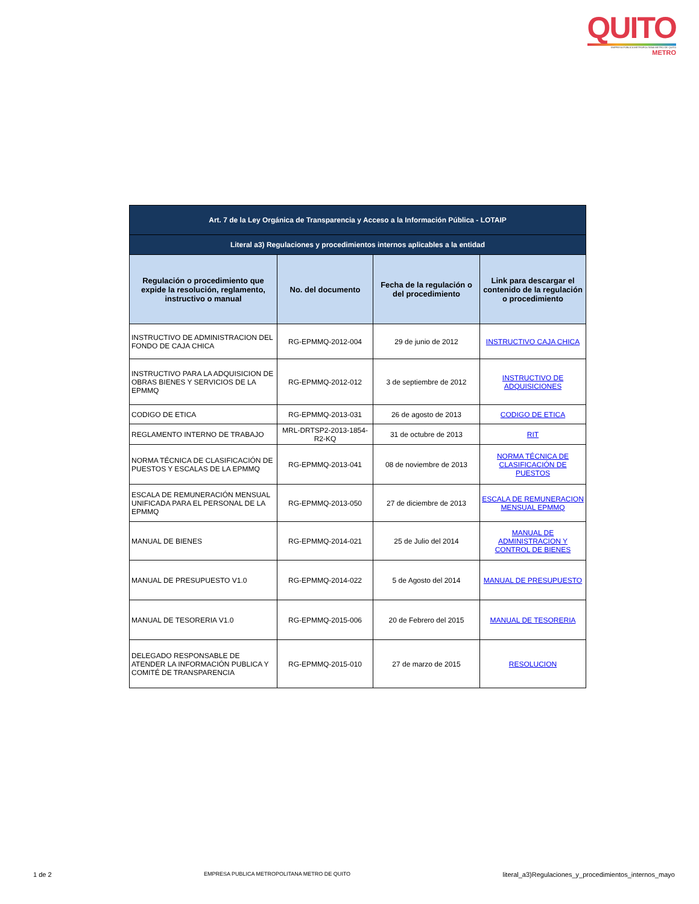QUITO
EMPRESA PÚBLICA METROPOLITANA METRO DE QUITO
METRO
| Art. 7 de la Ley Orgánica de Transparencia y Acceso a la Información Pública - LOTAIP | | | |
| Literal a3) Regulaciones y procedimientos internos aplicables a la entidad | | | |
| Regulación o procedimiento que expide la resolución, reglamento, instructivo o manual | No. del documento | Fecha de la regulación o del procedimiento | Link para descargar el contenido de la regulación o procedimiento |
| INSTRUCTIVO DE ADMINISTRACION DEL FONDO DE CAJA CHICA | RG-EPMMQ-2012-004 | 29 de junio de 2012 | INSTRUCTIVO CAJA CHICA |
| INSTRUCTIVO PARA LA ADQUISICION DE OBRAS BIENES Y SERVICIOS DE LA EPMMQ | RG-EPMMQ-2012-012 | 3 de septiembre de 2012 | INSTRUCTIVO DE ADQUISICIONES |
| CODIGO DE ETICA | RG-EPMMQ-2013-031 | 26 de agosto de 2013 | CODIGO DE ETICA |
| REGLAMENTO INTERNO DE TRABAJO | MRL-DRTSP2-2013-1854-R2-KQ | 31 de octubre de 2013 | RIT |
| NORMA TÉCNICA DE CLASIFICACIÓN DE PUESTOS Y ESCALAS DE LA EPMMQ | RG-EPMMQ-2013-041 | 08 de noviembre de 2013 | NORMA TÉCNICA DE CLASIFICACIÓN DE PUESTOS |
| ESCALA DE REMUNERACIÓN MENSUAL UNIFICADA PARA EL PERSONAL DE LA EPMMQ | RG-EPMMQ-2013-050 | 27 de diciembre de 2013 | ESCALA DE REMUNERACION MENSUAL EPMMQ |
| MANUAL DE BIENES | RG-EPMMQ-2014-021 | 25 de Julio del 2014 | MANUAL DE ADMINISTRACION Y CONTROL DE BIENES |
| MANUAL DE PRESUPUESTO V1.0 | RG-EPMMQ-2014-022 | 5 de Agosto del 2014 | MANUAL DE PRESUPUESTO |
| MANUAL DE TESORERIA V1.0 | RG-EPMMQ-2015-006 | 20 de Febrero del 2015 | MANUAL DE TESORERIA |
| DELEGADO RESPONSABLE DE ATENDER LA INFORMACIÓN PUBLICA Y COMITÉ DE TRANSPARENCIA | RG-EPMMQ-2015-010 | 27 de marzo de 2015 | RESOLUCION |
1 de 2 EMPRESA PUBLICA METROPOLITANA METRO DE QUITO literal_a3)Regulaciones_y_procedimientos_internos_mayo